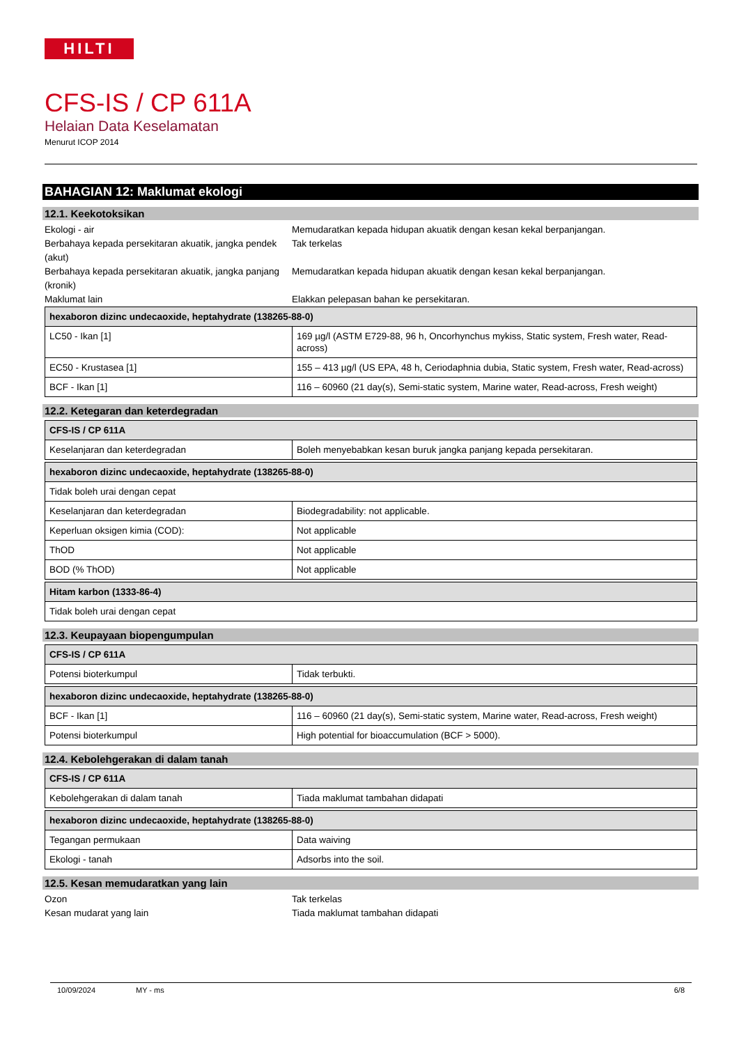HILTI
CFS-IS / CP 611A
Helaian Data Keselamatan
Menurut ICOP 2014
BAHAGIAN 12: Maklumat ekologi
12.1. Keekotoksikan
Ekologi - air Memudaratkan kepada hidupan akuatik dengan kesan kekal berpanjangan.
Berbahaya kepada persekitaran akuatik, jangka pendek (akut)
Tak terkelas
Berbahaya kepada persekitaran akuatik, jangka panjang (kronik)
Memudaratkan kepada hidupan akuatik dengan kesan kekal berpanjangan.
Maklumat lain Elakkan pelepasan bahan ke persekitaran.
| hexaboron dizinc undecaoxide, heptahydrate (138265-88-0) | |
| --- | --- |
| LC50 - Ikan [1] | 169 µg/l (ASTM E729-88, 96 h, Oncorhynchus mykiss, Static system, Fresh water, Read-across) |
| EC50 - Krustasea [1] | 155 – 413 µg/l (US EPA, 48 h, Ceriodaphnia dubia, Static system, Fresh water, Read-across) |
| BCF - Ikan [1] | 116 – 60960 (21 day(s), Semi-static system, Marine water, Read-across, Fresh weight) |
12.2. Ketegaran dan keterdegradan
| CFS-IS / CP 611A | |
| --- | --- |
| Keselanjaran dan keterdegradan | Boleh menyebabkan kesan buruk jangka panjang kepada persekitaran. |
| hexaboron dizinc undecaoxide, heptahydrate (138265-88-0) | |
| --- | --- |
| Tidak boleh urai dengan cepat | |
| Keselanjaran dan keterdegradan | Biodegradability: not applicable. |
| Keperluan oksigen kimia (COD): | Not applicable |
| ThOD | Not applicable |
| BOD (% ThOD) | Not applicable |
| Hitam karbon (1333-86-4) |
| --- |
| Tidak boleh urai dengan cepat |
12.3. Keupayaan biopengumpulan
| CFS-IS / CP 611A | |
| --- | --- |
| Potensi bioterkumpul | Tidak terbukti. |
| hexaboron dizinc undecaoxide, heptahydrate (138265-88-0) | |
| --- | --- |
| BCF - Ikan [1] | 116 – 60960 (21 day(s), Semi-static system, Marine water, Read-across, Fresh weight) |
| Potensi bioterkumpul | High potential for bioaccumulation (BCF > 5000). |
12.4. Kebolehgerakan di dalam tanah
| CFS-IS / CP 611A | |
| --- | --- |
| Kebolehgerakan di dalam tanah | Tiada maklumat tambahan didapati |
| hexaboron dizinc undecaoxide, heptahydrate (138265-88-0) | |
| --- | --- |
| Tegangan permukaan | Data waiving |
| Ekologi - tanah | Adsorbs into the soil. |
12.5. Kesan memudaratkan yang lain
Ozon Tak terkelas
Kesan mudarat yang lain Tiada maklumat tambahan didapati
10/09/2024 MY - ms 6/8